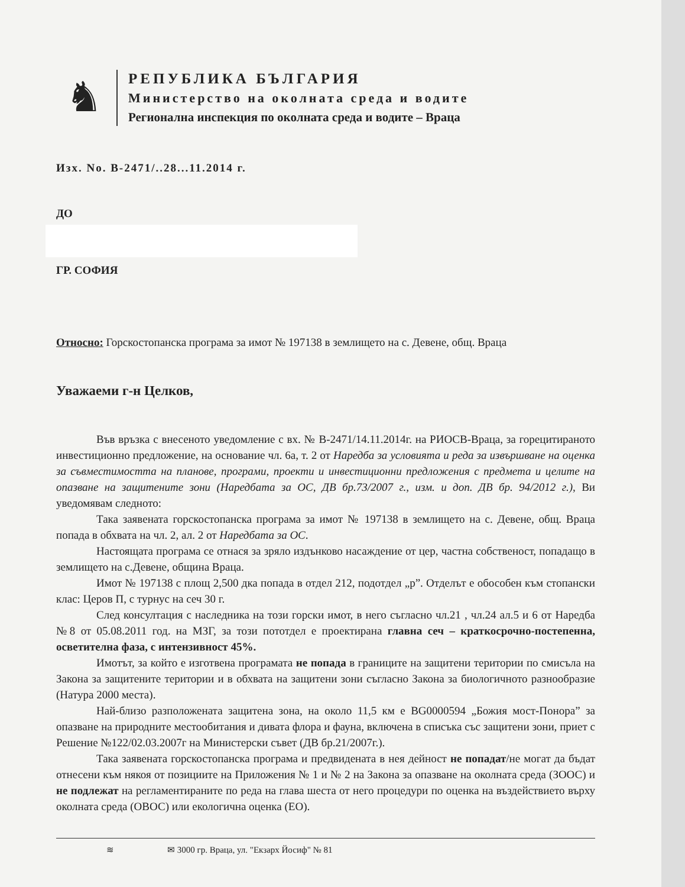♞
РЕПУБЛИКА БЪЛГАРИЯ
Министерство на околната среда и водите
Регионална инспекция по околната среда и водите – Враца
Изх. No. В-2471/..28...11.2014 г.
ДО
ГР. СОФИЯ
Относно: Горскостопанска програма за имот № 197138 в землището на с. Девене, общ. Враца
Уважаеми г-н Целков,
Във връзка с внесеното уведомление с вх. № В-2471/14.11.2014г. на РИОСВ-Враца, за горецитираното инвестиционно предложение, на основание чл. 6а, т. 2 от Наредба за условията и реда за извършване на оценка за съвместимостта на планове, програми, проекти и инвестиционни предложения с предмета и целите на опазване на защитените зони (Наредбата за ОС, ДВ бр.73/2007 г., изм. и доп. ДВ бр. 94/2012 г.), Ви уведомявам следното:
Така заявената горскостопанска програма за имот № 197138 в землището на с. Девене, общ. Враца попада в обхвата на чл. 2, ал. 2 от Наредбата за ОС.
Настоящата програма се отнася за зряло издънково насаждение от цер, частна собственост, попадащо в землището на с.Девене, община Враца.
Имот № 197138 с площ 2,500 дка попада в отдел 212, подотдел „р”. Отделът е обособен към стопански клас: Церов П, с турнус на сеч 30 г.
След консултация с наследника на този горски имот, в него съгласно чл.21 , чл.24 ал.5 и 6 от Наредба №8 от 05.08.2011 год. на МЗГ, за този пототдел е проектирана главна сеч – краткосрочнo-постепенна, осветителна фаза, с интензивност 45%.
Имотът, за който е изготвена програмата не попада в границите на защитени територии по смисъла на Закона за защитените територии и в обхвата на защитени зони съгласно Закона за биологичното разнообразие (Натура 2000 места).
Най-близо разположената защитена зона, на около 11,5 км е BG0000594 „Божия мост-Понора” за опазване на природните местообитания и дивата флора и фауна, включена в списъка със защитени зони, приет с Решение №122/02.03.2007г на Министерски съвет (ДВ бр.21/2007г.).
Така заявената горскостопанска програма и предвидената в нея дейност не попадат/не могат да бъдат отнесени към някоя от позициите на Приложения № 1 и № 2 на Закона за опазване на околната среда (ЗООС) и не подлежат на регламентираните по реда на глава шеста от него процедури по оценка на въздействието върху околната среда (ОВОС) или екологична оценка (ЕО).
≋ ✉ 3000 гр. Враца, ул. "Екзарх Йосиф" № 81